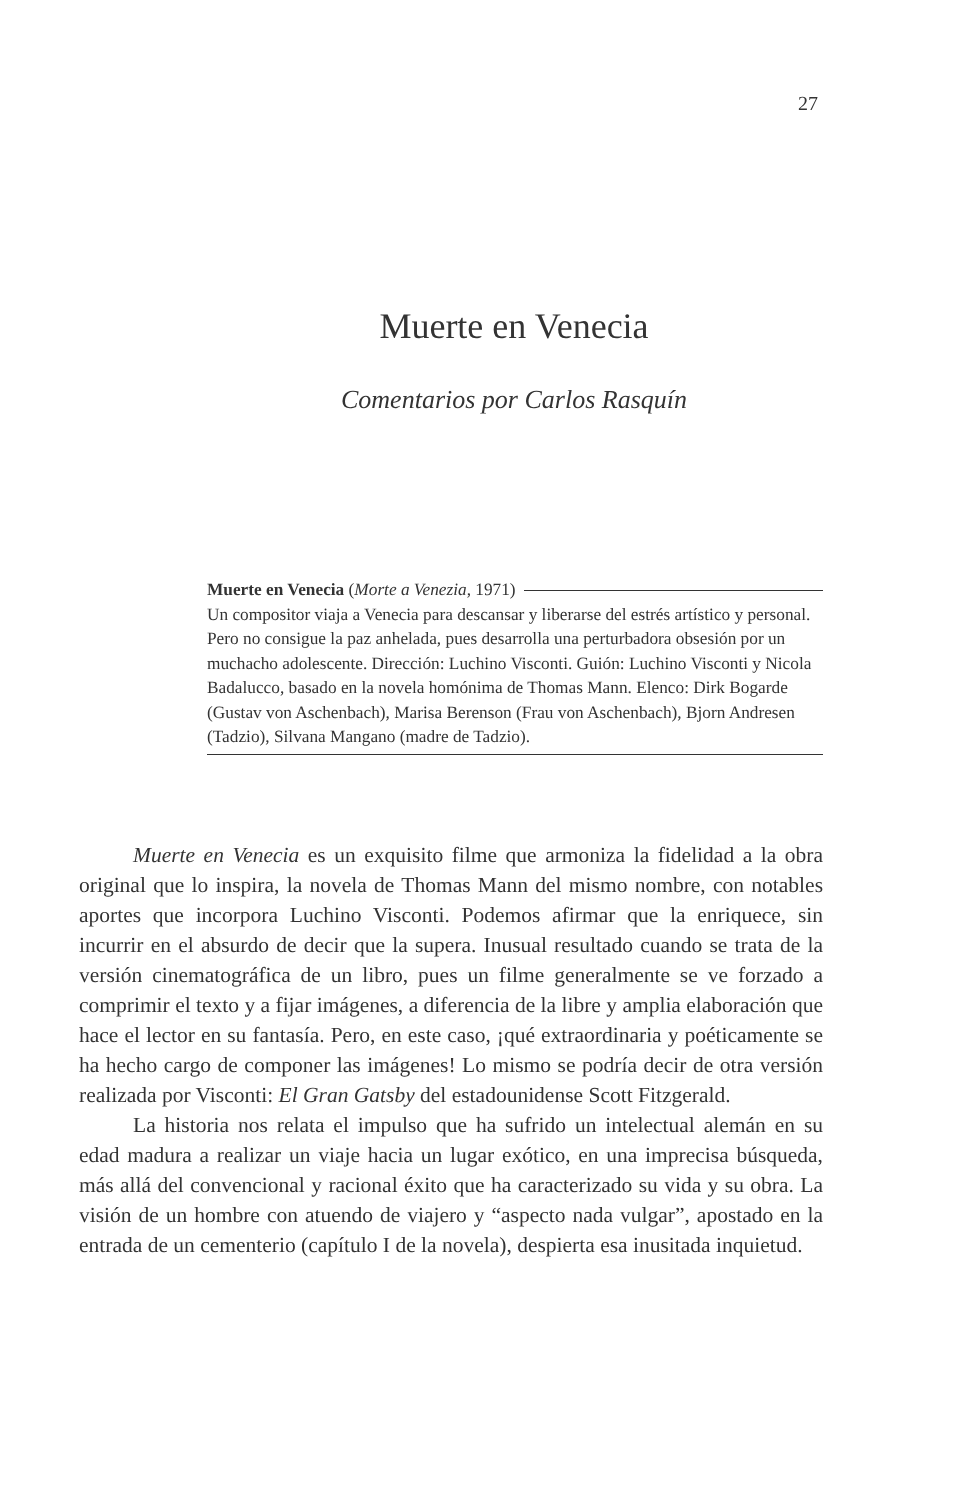27
Muerte en Venecia
Comentarios por Carlos Rasquín
Muerte en Venecia (Morte a Venezia, 1971)
Un compositor viaja a Venecia para descansar y liberarse del estrés artístico y personal. Pero no consigue la paz anhelada, pues desarrolla una perturbadora obsesión por un muchacho adolescente. Dirección: Luchino Visconti. Guión: Luchino Visconti y Nicola Badalucco, basado en la novela homónima de Thomas Mann. Elenco: Dirk Bogarde (Gustav von Aschenbach), Marisa Berenson (Frau von Aschenbach), Bjorn Andresen (Tadzio), Silvana Mangano (madre de Tadzio).
Muerte en Venecia es un exquisito filme que armoniza la fidelidad a la obra original que lo inspira, la novela de Thomas Mann del mismo nombre, con notables aportes que incorpora Luchino Visconti. Podemos afirmar que la enriquece, sin incurrir en el absurdo de decir que la supera. Inusual resultado cuando se trata de la versión cinematográfica de un libro, pues un filme generalmente se ve forzado a comprimir el texto y a fijar imágenes, a diferencia de la libre y amplia elaboración que hace el lector en su fantasía. Pero, en este caso, ¡qué extraordinaria y poéticamente se ha hecho cargo de componer las imágenes! Lo mismo se podría decir de otra versión realizada por Visconti: El Gran Gatsby del estadounidense Scott Fitzgerald.
La historia nos relata el impulso que ha sufrido un intelectual alemán en su edad madura a realizar un viaje hacia un lugar exótico, en una imprecisa búsqueda, más allá del convencional y racional éxito que ha caracterizado su vida y su obra. La visión de un hombre con atuendo de viajero y “aspecto nada vulgar”, apostado en la entrada de un cementerio (capítulo I de la novela), despierta esa inusitada inquietud.